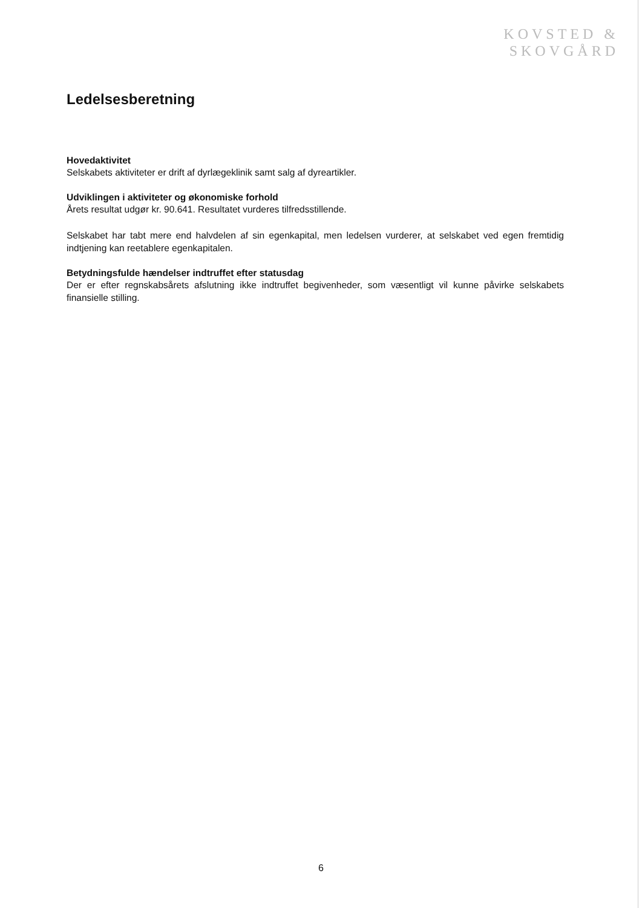KOVSTED &
SKOVGÅRD
Ledelsesberetning
Hovedaktivitet
Selskabets aktiviteter er drift af dyrlægeklinik samt salg af dyreartikler.
Udviklingen i aktiviteter og økonomiske forhold
Årets resultat udgør kr. 90.641. Resultatet vurderes tilfredsstillende.
Selskabet har tabt mere end halvdelen af sin egenkapital, men ledelsen vurderer, at selskabet ved egen fremtidig indtjening kan reetablere egenkapitalen.
Betydningsfulde hændelser indtruffet efter statusdag
Der er efter regnskabsårets afslutning ikke indtruffet begivenheder, som væsentligt vil kunne påvirke selskabets finansielle stilling.
6